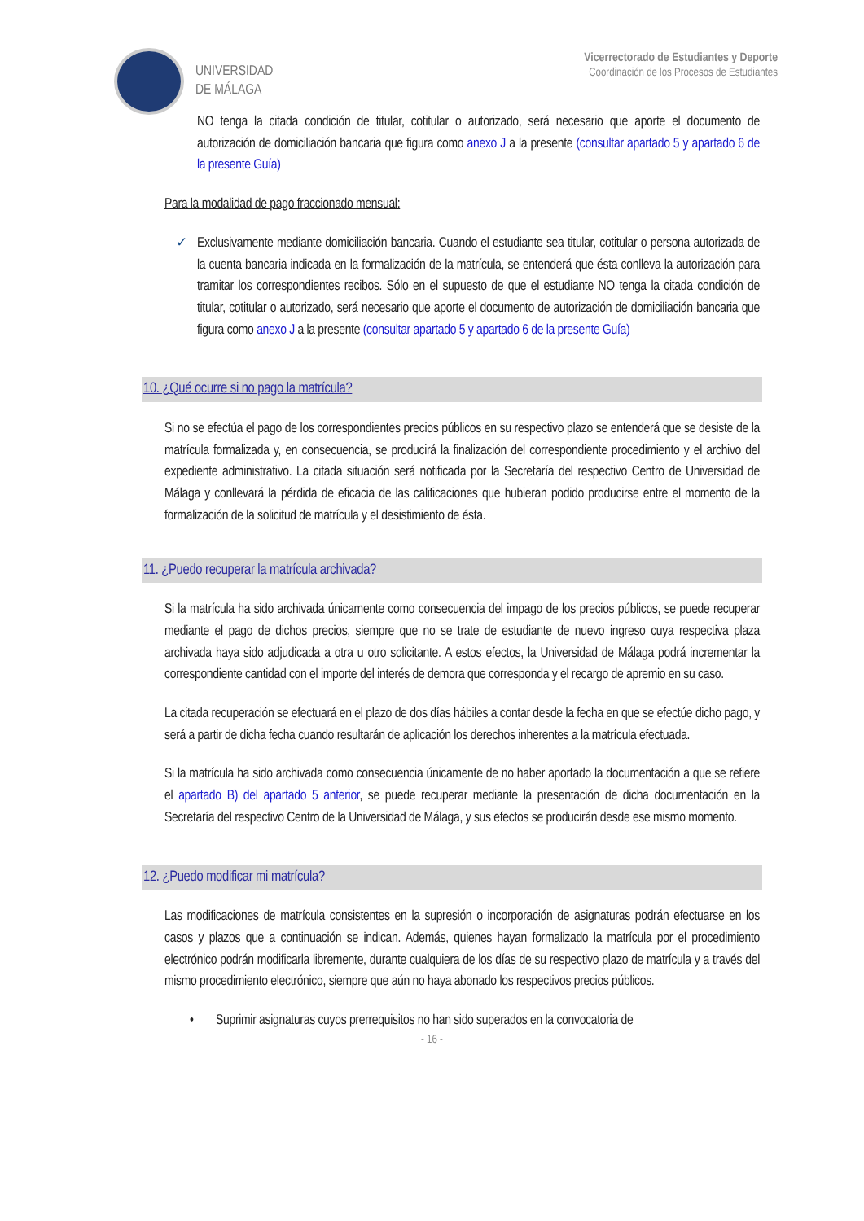UNIVERSIDAD
DE MÁLAGA
Vicerrectorado de Estudiantes y Deporte
Coordinación de los Procesos de Estudiantes
NO tenga la citada condición de titular, cotitular o autorizado, será necesario que aporte el documento de autorización de domiciliación bancaria que figura como anexo J a la presente (consultar apartado 5 y apartado 6 de la presente Guía)
Para la modalidad de pago fraccionado mensual:
✓ Exclusivamente mediante domiciliación bancaria. Cuando el estudiante sea titular, cotitular o persona autorizada de la cuenta bancaria indicada en la formalización de la matrícula, se entenderá que ésta conlleva la autorización para tramitar los correspondientes recibos. Sólo en el supuesto de que el estudiante NO tenga la citada condición de titular, cotitular o autorizado, será necesario que aporte el documento de autorización de domiciliación bancaria que figura como anexo J a la presente (consultar apartado 5 y apartado 6 de la presente Guía)
10. ¿Qué ocurre si no pago la matrícula?
Si no se efectúa el pago de los correspondientes precios públicos en su respectivo plazo se entenderá que se desiste de la matrícula formalizada y, en consecuencia, se producirá la finalización del correspondiente procedimiento y el archivo del expediente administrativo. La citada situación será notificada por la Secretaría del respectivo Centro de Universidad de Málaga y conllevará la pérdida de eficacia de las calificaciones que hubieran podido producirse entre el momento de la formalización de la solicitud de matrícula y el desistimiento de ésta.
11. ¿Puedo recuperar la matrícula archivada?
Si la matrícula ha sido archivada únicamente como consecuencia del impago de los precios públicos, se puede recuperar mediante el pago de dichos precios, siempre que no se trate de estudiante de nuevo ingreso cuya respectiva plaza archivada haya sido adjudicada a otra u otro solicitante. A estos efectos, la Universidad de Málaga podrá incrementar la correspondiente cantidad con el importe del interés de demora que corresponda y el recargo de apremio en su caso.
La citada recuperación se efectuará en el plazo de dos días hábiles a contar desde la fecha en que se efectúe dicho pago, y será a partir de dicha fecha cuando resultarán de aplicación los derechos inherentes a la matrícula efectuada.
Si la matrícula ha sido archivada como consecuencia únicamente de no haber aportado la documentación a que se refiere el apartado B) del apartado 5 anterior, se puede recuperar mediante la presentación de dicha documentación en la Secretaría del respectivo Centro de la Universidad de Málaga, y sus efectos se producirán desde ese mismo momento.
12. ¿Puedo modificar mi matrícula?
Las modificaciones de matrícula consistentes en la supresión o incorporación de asignaturas podrán efectuarse en los casos y plazos que a continuación se indican. Además, quienes hayan formalizado la matrícula por el procedimiento electrónico podrán modificarla libremente, durante cualquiera de los días de su respectivo plazo de matrícula y a través del mismo procedimiento electrónico, siempre que aún no haya abonado los respectivos precios públicos.
• Suprimir asignaturas cuyos prerrequisitos no han sido superados en la convocatoria de
- 16 -